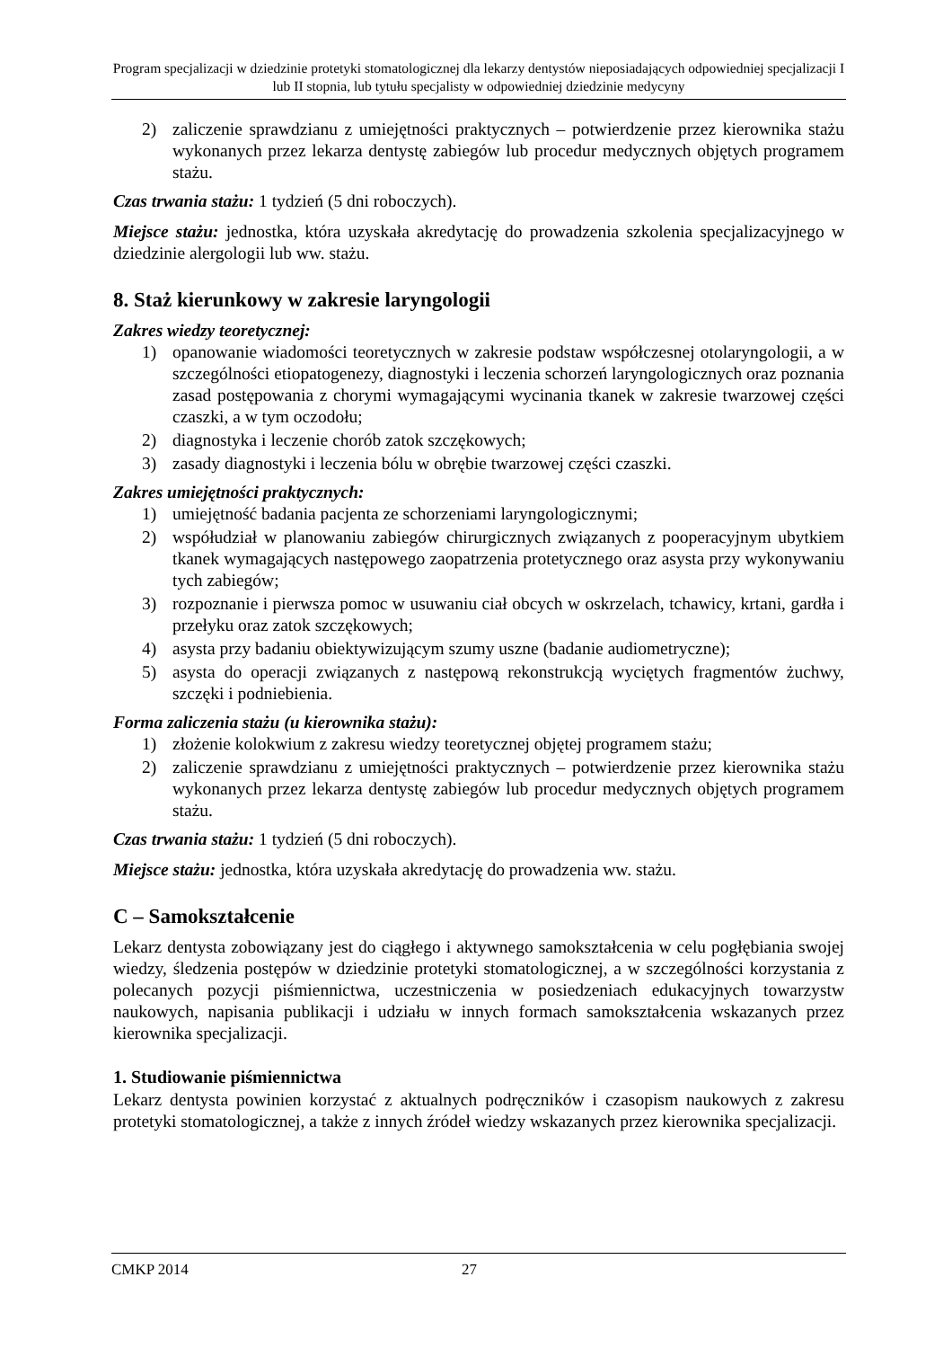Program specjalizacji w dziedzinie protetyki stomatologicznej dla lekarzy dentystów nieposiadających odpowiedniej specjalizacji I lub II stopnia, lub tytułu specjalisty w odpowiedniej dziedzinie medycyny
2) zaliczenie sprawdzianu z umiejętności praktycznych – potwierdzenie przez kierownika stażu wykonanych przez lekarza dentystę zabiegów lub procedur medycznych objętych programem stażu.
Czas trwania stażu: 1 tydzień (5 dni roboczych).
Miejsce stażu: jednostka, która uzyskała akredytację do prowadzenia szkolenia specjalizacyjnego w dziedzinie alergologii lub ww. stażu.
8. Staż kierunkowy w zakresie laryngologii
Zakres wiedzy teoretycznej:
1) opanowanie wiadomości teoretycznych w zakresie podstaw współczesnej otolaryngologii, a w szczególności etiopatogenezy, diagnostyki i leczenia schorzeń laryngologicznych oraz poznania zasad postępowania z chorymi wymagającymi wycinania tkanek w zakresie twarzowej części czaszki, a w tym oczodołu;
2) diagnostyka i leczenie chorób zatok szczękowych;
3) zasady diagnostyki i leczenia bólu w obrębie twarzowej części czaszki.
Zakres umiejętności praktycznych:
1) umiejętność badania pacjenta ze schorzeniami laryngologicznymi;
2) współudział w planowaniu zabiegów chirurgicznych związanych z pooperacyjnym ubytkiem tkanek wymagających następowego zaopatrzenia protetycznego oraz asysta przy wykonywaniu tych zabiegów;
3) rozpoznanie i pierwsza pomoc w usuwaniu ciał obcych w oskrzelach, tchawicy, krtani, gardła i przełyku oraz zatok szczękowych;
4) asysta przy badaniu obiektywizującym szumy uszne (badanie audiometryczne);
5) asysta do operacji związanych z następową rekonstrukcją wyciętych fragmentów żuchwy, szczęki i podniebienia.
Forma zaliczenia stażu (u kierownika stażu):
1) złożenie kolokwium z zakresu wiedzy teoretycznej objętej programem stażu;
2) zaliczenie sprawdzianu z umiejętności praktycznych – potwierdzenie przez kierownika stażu wykonanych przez lekarza dentystę zabiegów lub procedur medycznych objętych programem stażu.
Czas trwania stażu: 1 tydzień (5 dni roboczych).
Miejsce stażu: jednostka, która uzyskała akredytację do prowadzenia ww. stażu.
C – Samokształcenie
Lekarz dentysta zobowiązany jest do ciągłego i aktywnego samokształcenia w celu pogłębiania swojej wiedzy, śledzenia postępów w dziedzinie protetyki stomatologicznej, a w szczególności korzystania z polecanych pozycji piśmiennictwa, uczestniczenia w posiedzeniach edukacyjnych towarzystw naukowych, napisania publikacji i udziału w innych formach samokształcenia wskazanych przez kierownika specjalizacji.
1. Studiowanie piśmiennictwa
Lekarz dentysta powinien korzystać z aktualnych podręczników i czasopism naukowych z zakresu protetyki stomatologicznej, a także z innych źródeł wiedzy wskazanych przez kierownika specjalizacji.
CMKP 2014 27